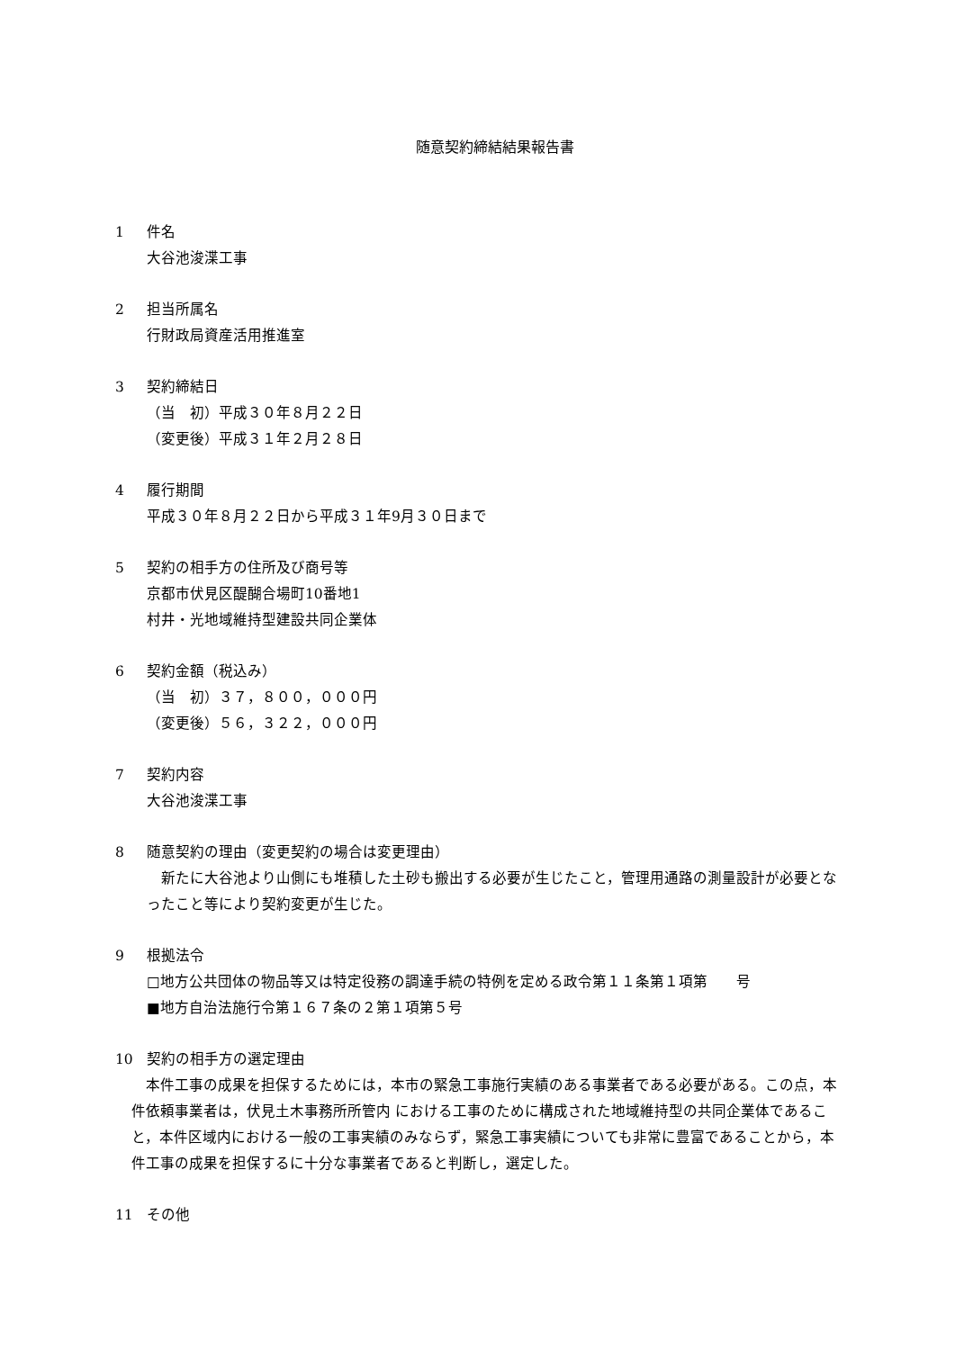随意契約締結結果報告書
1 件名
大谷池浚渫工事
2 担当所属名
行財政局資産活用推進室
3 契約締結日
（当　初）平成３０年８月２２日
（変更後）平成３１年２月２８日
4 履行期間
平成３０年８月２２日から平成３１年9月３０日まで
5 契約の相手方の住所及び商号等
京都市伏見区醍醐合場町10番地1
村井・光地域維持型建設共同企業体
6 契約金額（税込み）
（当　初）３７，８００，０００円
（変更後）５６，３２２，０００円
7 契約内容
大谷池浚渫工事
8 随意契約の理由（変更契約の場合は変更理由）
新たに大谷池より山側にも堆積した土砂も搬出する必要が生じたこと，管理用通路の測量設計が必要となったこと等により契約変更が生じた。
9 根拠法令
□地方公共団体の物品等又は特定役務の調達手続の特例を定める政令第１１条第１項第　　号
■地方自治法施行令第１６７条の２第１項第５号
10 契約の相手方の選定理由
本件工事の成果を担保するためには，本市の緊急工事施行実績のある事業者である必要がある。この点，本件依頼事業者は，伏見土木事務所所管内 における工事のために構成された地域維持型の共同企業体であること，本件区域内における一般の工事実績のみならず，緊急工事実績についても非常に豊富であることから，本件工事の成果を担保するに十分な事業者であると判断し，選定した。
11 その他